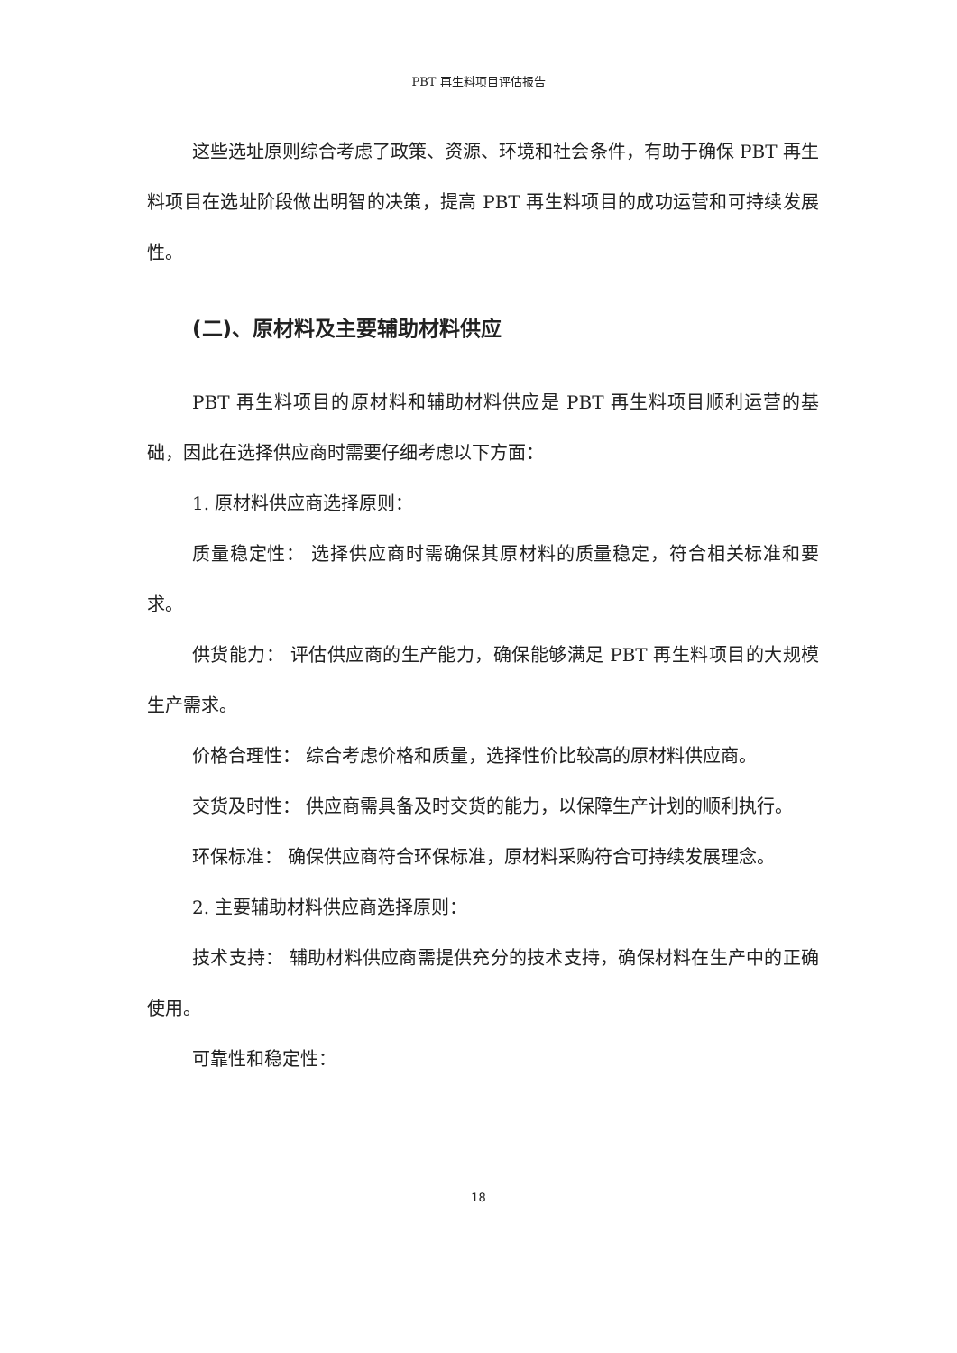PBT 再生料项目评估报告
这些选址原则综合考虑了政策、资源、环境和社会条件，有助于确保 PBT 再生料项目在选址阶段做出明智的决策，提高 PBT 再生料项目的成功运营和可持续发展性。
(二)、原材料及主要辅助材料供应
PBT 再生料项目的原材料和辅助材料供应是 PBT 再生料项目顺利运营的基础，因此在选择供应商时需要仔细考虑以下方面：
1. 原材料供应商选择原则：
质量稳定性： 选择供应商时需确保其原材料的质量稳定，符合相关标准和要求。
供货能力： 评估供应商的生产能力，确保能够满足 PBT 再生料项目的大规模生产需求。
价格合理性： 综合考虑价格和质量，选择性价比较高的原材料供应商。
交货及时性： 供应商需具备及时交货的能力，以保障生产计划的顺利执行。
环保标准： 确保供应商符合环保标准，原材料采购符合可持续发展理念。
2. 主要辅助材料供应商选择原则：
技术支持： 辅助材料供应商需提供充分的技术支持，确保材料在生产中的正确使用。
可靠性和稳定性：
18